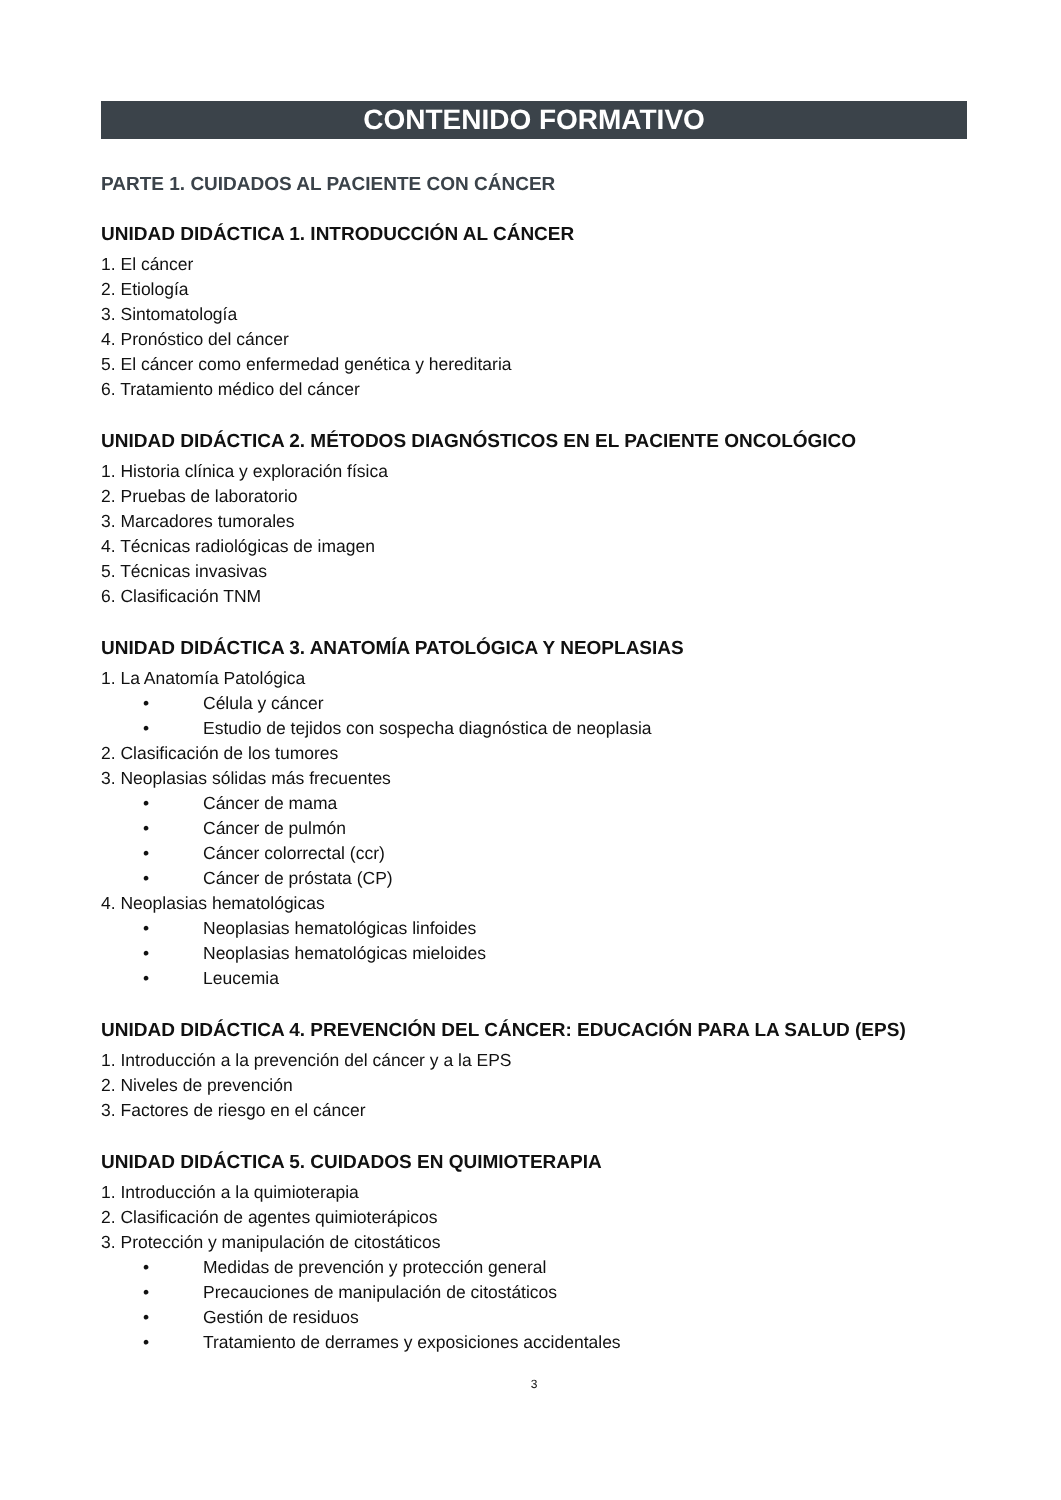CONTENIDO FORMATIVO
PARTE 1. CUIDADOS AL PACIENTE CON CÁNCER
UNIDAD DIDÁCTICA 1. INTRODUCCIÓN AL CÁNCER
1. El cáncer
2. Etiología
3. Sintomatología
4. Pronóstico del cáncer
5. El cáncer como enfermedad genética y hereditaria
6. Tratamiento médico del cáncer
UNIDAD DIDÁCTICA 2. MÉTODOS DIAGNÓSTICOS EN EL PACIENTE ONCOLÓGICO
1. Historia clínica y exploración física
2. Pruebas de laboratorio
3. Marcadores tumorales
4. Técnicas radiológicas de imagen
5. Técnicas invasivas
6. Clasificación TNM
UNIDAD DIDÁCTICA 3. ANATOMÍA PATOLÓGICA Y NEOPLASIAS
1. La Anatomía Patológica
• Célula y cáncer
• Estudio de tejidos con sospecha diagnóstica de neoplasia
2. Clasificación de los tumores
3. Neoplasias sólidas más frecuentes
• Cáncer de mama
• Cáncer de pulmón
• Cáncer colorrectal (ccr)
• Cáncer de próstata (CP)
4. Neoplasias hematológicas
• Neoplasias hematológicas linfoides
• Neoplasias hematológicas mieloides
• Leucemia
UNIDAD DIDÁCTICA 4. PREVENCIÓN DEL CÁNCER: EDUCACIÓN PARA LA SALUD (EPS)
1. Introducción a la prevención del cáncer y a la EPS
2. Niveles de prevención
3. Factores de riesgo en el cáncer
UNIDAD DIDÁCTICA 5. CUIDADOS EN QUIMIOTERAPIA
1. Introducción a la quimioterapia
2. Clasificación de agentes quimioterápicos
3. Protección y manipulación de citostáticos
• Medidas de prevención y protección general
• Precauciones de manipulación de citostáticos
• Gestión de residuos
• Tratamiento de derrames y exposiciones accidentales
3